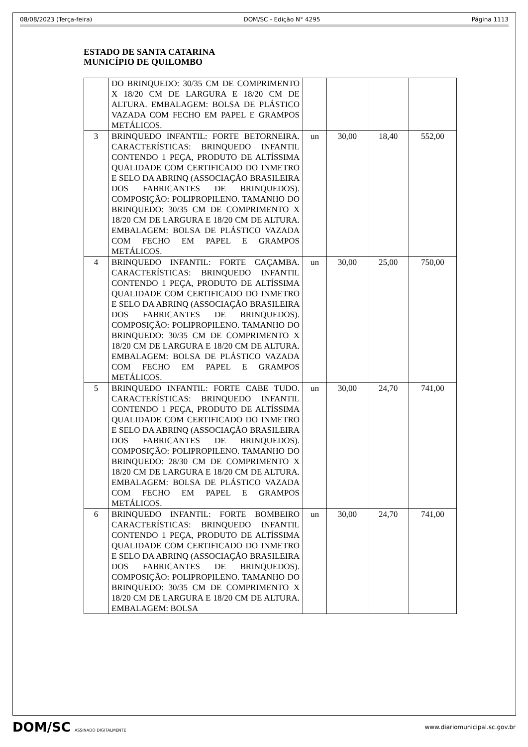08/08/2023 (Terça-feira) DOM/SC - Edição N° 4295 Página 1113
ESTADO DE SANTA CATARINA
MUNICÍPIO DE QUILOMBO
| | DO BRINQUEDO: 30/35 CM DE COMPRIMENTO X 18/20 CM DE LARGURA E 18/20 CM DE ALTURA. EMBALAGEM: BOLSA DE PLÁSTICO VAZADA COM FECHO EM PAPEL E GRAMPOS METÁLICOS. | | | | |
| 3 | BRINQUEDO INFANTIL: FORTE BETORNEIRA. CARACTERÍSTICAS: BRINQUEDO INFANTIL CONTENDO 1 PEÇA, PRODUTO DE ALTÍSSIMA QUALIDADE COM CERTIFICADO DO INMETRO E SELO DA ABRINQ (ASSOCIAÇÃO BRASILEIRA DOS FABRICANTES DE BRINQUEDOS). COMPOSIÇÃO: POLIPROPILENO. TAMANHO DO BRINQUEDO: 30/35 CM DE COMPRIMENTO X 18/20 CM DE LARGURA E 18/20 CM DE ALTURA. EMBALAGEM: BOLSA DE PLÁSTICO VAZADA COM FECHO EM PAPEL E GRAMPOS METÁLICOS. | un | 30,00 | 18,40 | 552,00 |
| 4 | BRINQUEDO INFANTIL: FORTE CAÇAMBA. CARACTERÍSTICAS: BRINQUEDO INFANTIL CONTENDO 1 PEÇA, PRODUTO DE ALTÍSSIMA QUALIDADE COM CERTIFICADO DO INMETRO E SELO DA ABRINQ (ASSOCIAÇÃO BRASILEIRA DOS FABRICANTES DE BRINQUEDOS). COMPOSIÇÃO: POLIPROPILENO. TAMANHO DO BRINQUEDO: 30/35 CM DE COMPRIMENTO X 18/20 CM DE LARGURA E 18/20 CM DE ALTURA. EMBALAGEM: BOLSA DE PLÁSTICO VAZADA COM FECHO EM PAPEL E GRAMPOS METÁLICOS. | un | 30,00 | 25,00 | 750,00 |
| 5 | BRINQUEDO INFANTIL: FORTE CABE TUDO. CARACTERÍSTICAS: BRINQUEDO INFANTIL CONTENDO 1 PEÇA, PRODUTO DE ALTÍSSIMA QUALIDADE COM CERTIFICADO DO INMETRO E SELO DA ABRINQ (ASSOCIAÇÃO BRASILEIRA DOS FABRICANTES DE BRINQUEDOS). COMPOSIÇÃO: POLIPROPILENO. TAMANHO DO BRINQUEDO: 28/30 CM DE COMPRIMENTO X 18/20 CM DE LARGURA E 18/20 CM DE ALTURA. EMBALAGEM: BOLSA DE PLÁSTICO VAZADA COM FECHO EM PAPEL E GRAMPOS METÁLICOS. | un | 30,00 | 24,70 | 741,00 |
| 6 | BRINQUEDO INFANTIL: FORTE BOMBEIRO CARACTERÍSTICAS: BRINQUEDO INFANTIL CONTENDO 1 PEÇA, PRODUTO DE ALTÍSSIMA QUALIDADE COM CERTIFICADO DO INMETRO E SELO DA ABRINQ (ASSOCIAÇÃO BRASILEIRA DOS FABRICANTES DE BRINQUEDOS). COMPOSIÇÃO: POLIPROPILENO. TAMANHO DO BRINQUEDO: 30/35 CM DE COMPRIMENTO X 18/20 CM DE LARGURA E 18/20 CM DE ALTURA. EMBALAGEM: BOLSA | un | 30,00 | 24,70 | 741,00 |
DOM/SC ASSINADO DIGITALMENTE
www.diariomunicipal.sc.gov.br